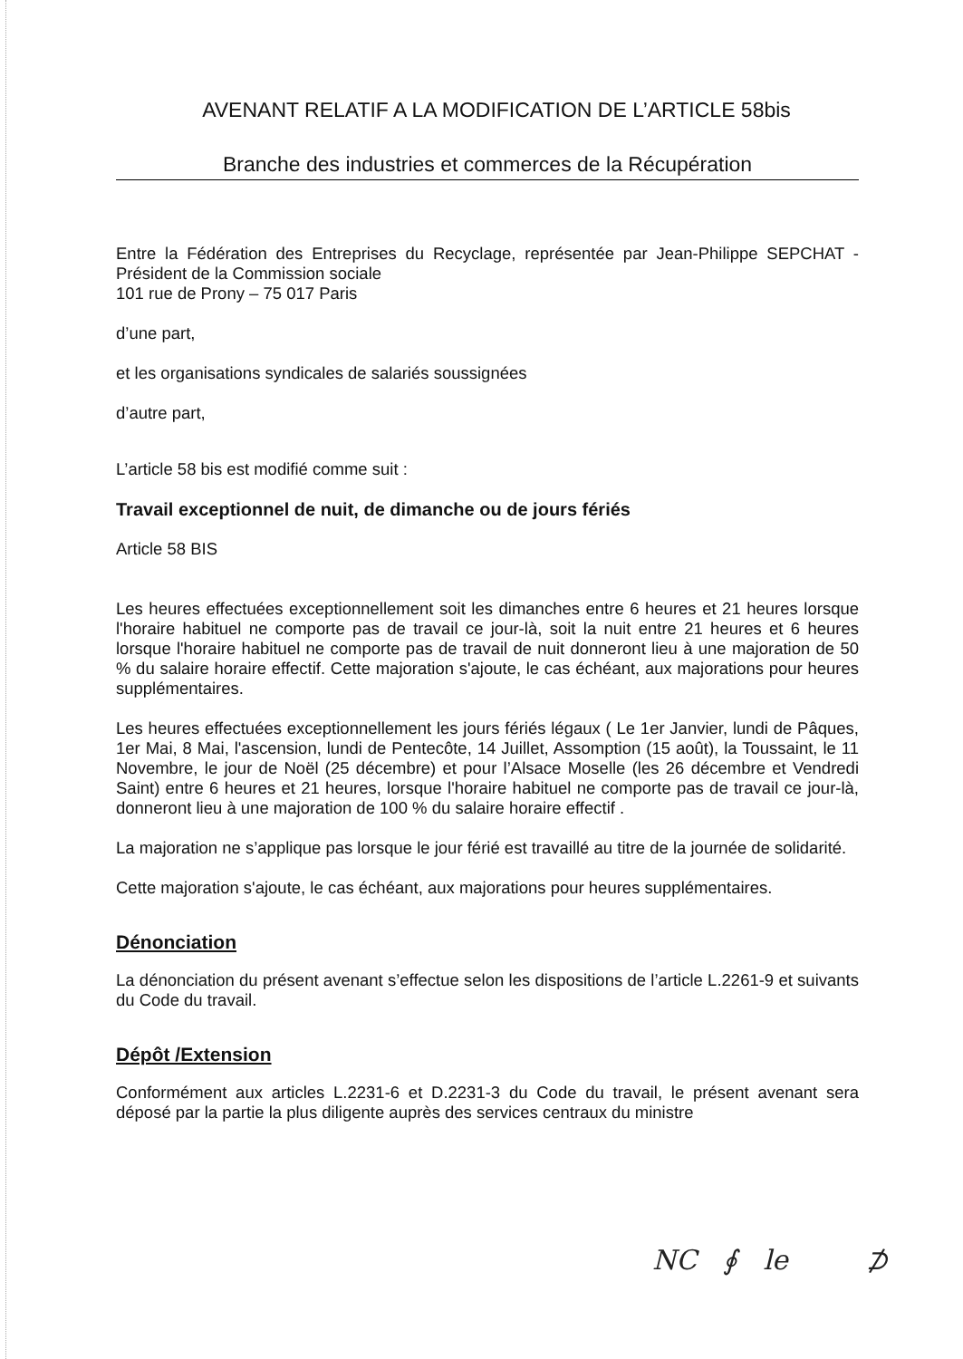AVENANT RELATIF A LA MODIFICATION DE L’ARTICLE 58bis
Branche des industries et commerces de la Récupération
Entre la Fédération des Entreprises du Recyclage, représentée par Jean-Philippe SEPCHAT - Président de la Commission sociale
101 rue de Prony – 75 017 Paris
d’une part,
et les organisations syndicales de salariés soussignées
d’autre part,
L’article 58 bis est modifié comme suit :
Travail exceptionnel de nuit, de dimanche ou de jours fériés
Article 58 BIS
Les heures effectuées exceptionnellement soit les dimanches entre 6 heures et 21 heures lorsque l'horaire habituel ne comporte pas de travail ce jour-là, soit la nuit entre 21 heures et 6 heures lorsque l'horaire habituel ne comporte pas de travail de nuit donneront lieu à une majoration de 50 % du salaire horaire effectif. Cette majoration s'ajoute, le cas échéant, aux majorations pour heures supplémentaires.
Les heures effectuées exceptionnellement les jours fériés légaux ( Le 1er Janvier, lundi de Pâques, 1er Mai, 8 Mai, l'ascension, lundi de Pentecôte, 14 Juillet, Assomption (15 août), la Toussaint, le 11 Novembre, le jour de Noël (25 décembre) et pour l’Alsace Moselle (les 26 décembre et Vendredi Saint) entre 6 heures et 21 heures, lorsque l'horaire habituel ne comporte pas de travail ce jour-là, donneront lieu à une majoration de 100 % du salaire horaire effectif .
La majoration ne s’applique pas lorsque le jour férié est travaillé au titre de la journée de solidarité.
Cette majoration s'ajoute, le cas échéant, aux majorations pour heures supplémentaires.
Dénonciation
La dénonciation du présent avenant s’effectue selon les dispositions de l’article L.2261-9 et suivants du Code du travail.
Dépôt /Extension
Conformément aux articles L.2231-6 et D.2231-3 du Code du travail, le présent avenant sera déposé par la partie la plus diligente auprès des services centraux du ministre
NC ∮ le ⊅